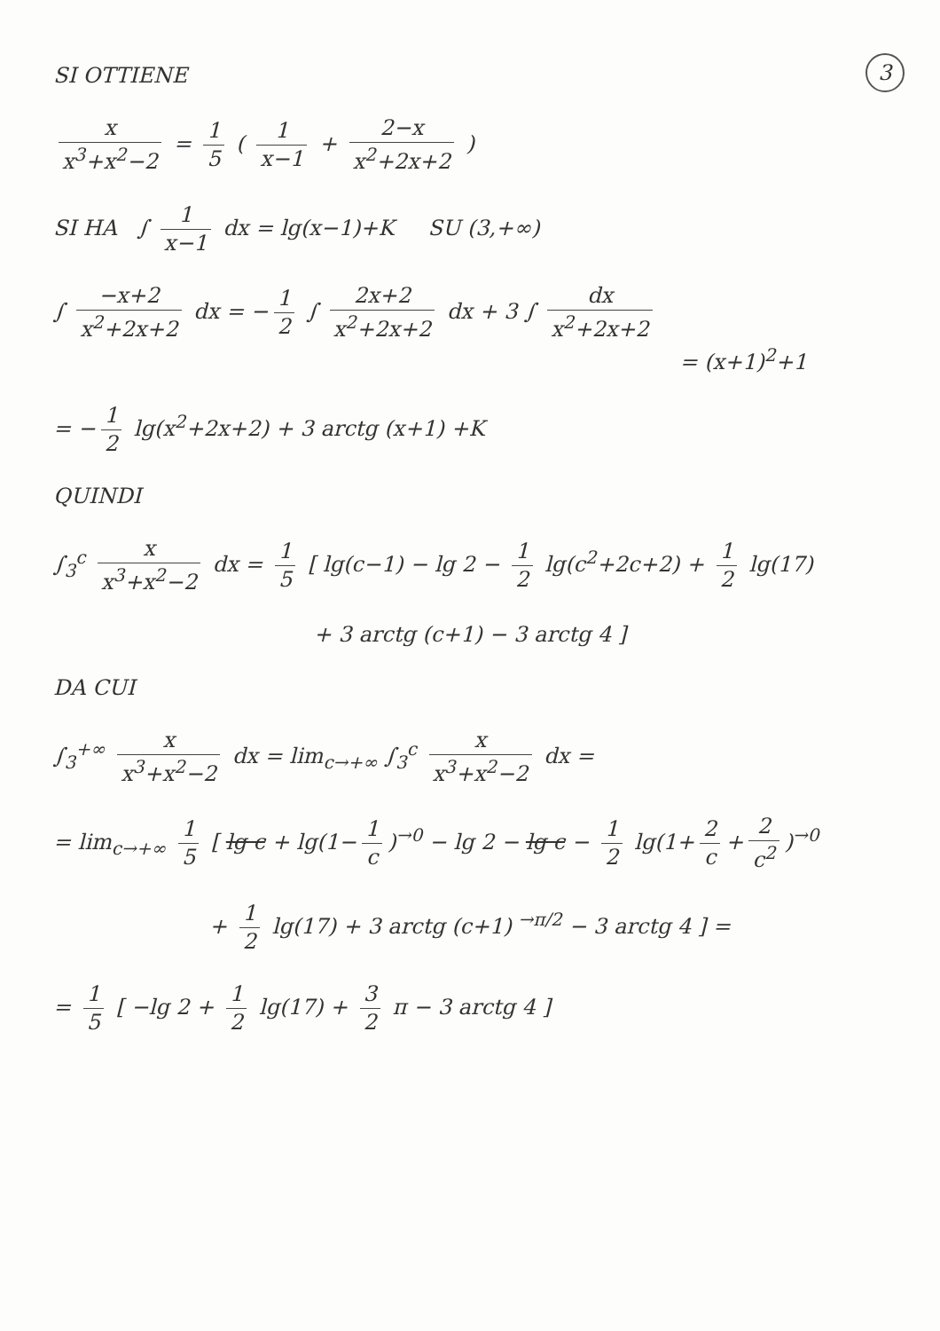3
SI OTTIENE
x x<sup>3</sup>+x<sup>2</sup>−2 = 1 5 ( 1 x−1 + 2−x x<sup>2</sup>+2x+2 )
SI HA ∫ 1 x−1 dx = lg(x−1)+K SU (3,+∞)
∫ −x+2 x<sup>2</sup>+2x+2 dx = − 1 2 ∫ 2x+2 x<sup>2</sup>+2x+2 dx + 3 ∫ dx x<sup>2</sup>+2x+2
= (x+1)<sup>2</sup>+1
= − 1 2 lg(x<sup>2</sup>+2x+2) + 3 arctg (x+1) +K
QUINDI
∫<sub>3</sub><sup>c</sup> x x<sup>3</sup>+x<sup>2</sup>−2 dx = 1 5 [ lg(c−1) − lg 2 − 1 2 lg(c<sup>2</sup>+2c+2) + 1 2 lg(17)
+ 3 arctg (c+1) − 3 arctg 4 ]
DA CUI
∫<sub>3</sub><sup>+∞</sup> x x<sup>3</sup>+x<sup>2</sup>−2 dx = lim<sub>c→+∞</sub> ∫<sub>3</sub><sup>c</sup> x x<sup>3</sup>+x<sup>2</sup>−2 dx =
= lim<sub>c→+∞</sub> 1 5 [ lg c + lg(1− 1 c)<sup>→0</sup> − lg 2 − lg c − 1 2 lg(1+ 2 c + 2 c<sup>2</sup>)<sup>→0</sup>
+ 1 2 lg(17) + 3 arctg (c+1) <sup>→π/2</sup> − 3 arctg 4 ] =
= 1 5 [ −lg 2 + 1 2 lg(17) + 3 2 π − 3 arctg 4 ]